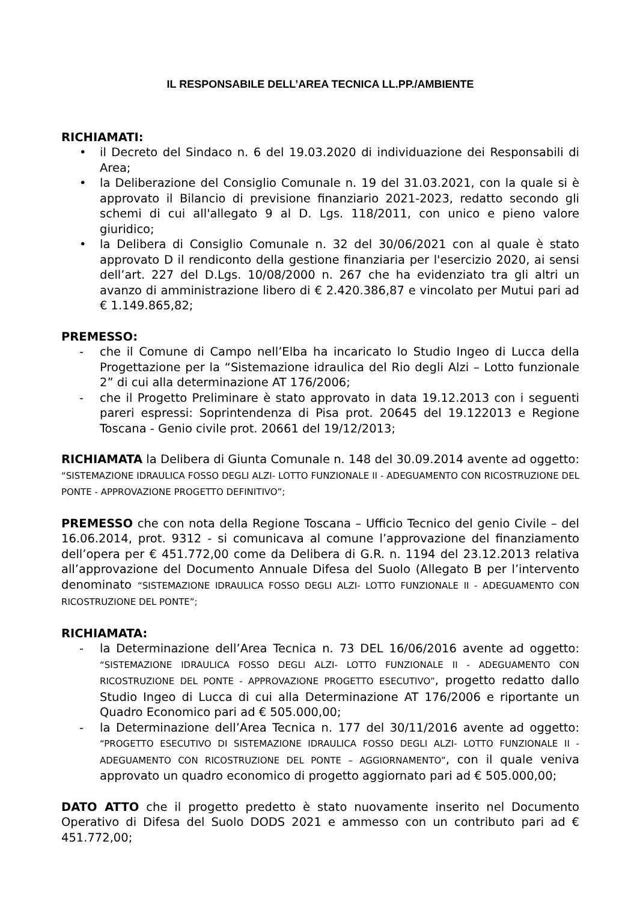IL RESPONSABILE DELL’AREA TECNICA LL.PP./AMBIENTE
RICHIAMATI:
• il Decreto del Sindaco n. 6 del 19.03.2020 di individuazione dei Responsabili di Area;
• la Deliberazione del Consiglio Comunale n. 19 del 31.03.2021, con la quale si è approvato il Bilancio di previsione finanziario 2021-2023, redatto secondo gli schemi di cui all'allegato 9 al D. Lgs. 118/2011, con unico e pieno valore giuridico;
• la Delibera di Consiglio Comunale n. 32 del 30/06/2021 con al quale è stato approvato D il rendiconto della gestione finanziaria per l'esercizio 2020, ai sensi dell’art. 227 del D.Lgs. 10/08/2000 n. 267 che ha evidenziato tra gli altri un avanzo di amministrazione libero di € 2.420.386,87 e vincolato per Mutui pari ad € 1.149.865,82;
PREMESSO:
- che il Comune di Campo nell’Elba ha incaricato lo Studio Ingeo di Lucca della Progettazione per la “Sistemazione idraulica del Rio degli Alzi – Lotto funzionale 2” di cui alla determinazione AT 176/2006;
- che il Progetto Preliminare è stato approvato in data 19.12.2013 con i seguenti pareri espressi: Soprintendenza di Pisa prot. 20645 del 19.122013 e Regione Toscana - Genio civile prot. 20661 del 19/12/2013;
RICHIAMATA la Delibera di Giunta Comunale n. 148 del 30.09.2014 avente ad oggetto: “SISTEMAZIONE IDRAULICA FOSSO DEGLI ALZI- LOTTO FUNZIONALE II - ADEGUAMENTO CON RICOSTRUZIONE DEL PONTE - APPROVAZIONE PROGETTO DEFINITIVO”;
PREMESSO che con nota della Regione Toscana – Ufficio Tecnico del genio Civile – del 16.06.2014, prot. 9312 - si comunicava al comune l’approvazione del finanziamento dell’opera per € 451.772,00 come da Delibera di G.R. n. 1194 del 23.12.2013 relativa all’approvazione del Documento Annuale Difesa del Suolo (Allegato B per l’intervento denominato “SISTEMAZIONE IDRAULICA FOSSO DEGLI ALZI- LOTTO FUNZIONALE II - ADEGUAMENTO CON RICOSTRUZIONE DEL PONTE”;
RICHIAMATA:
- la Determinazione dell’Area Tecnica n. 73 DEL 16/06/2016 avente ad oggetto: “SISTEMAZIONE IDRAULICA FOSSO DEGLI ALZI- LOTTO FUNZIONALE II - ADEGUAMENTO CON RICOSTRUZIONE DEL PONTE - APPROVAZIONE PROGETTO ESECUTIVO”, progetto redatto dallo Studio Ingeo di Lucca di cui alla Determinazione AT 176/2006 e riportante un Quadro Economico pari ad € 505.000,00;
- la Determinazione dell’Area Tecnica n. 177 del 30/11/2016 avente ad oggetto: “PROGETTO ESECUTIVO DI SISTEMAZIONE IDRAULICA FOSSO DEGLI ALZI- LOTTO FUNZIONALE II - ADEGUAMENTO CON RICOSTRUZIONE DEL PONTE – AGGIORNAMENTO”, con il quale veniva approvato un quadro economico di progetto aggiornato pari ad € 505.000,00;
DATO ATTO che il progetto predetto è stato nuovamente inserito nel Documento Operativo di Difesa del Suolo DODS 2021 e ammesso con un contributo pari ad € 451.772,00;